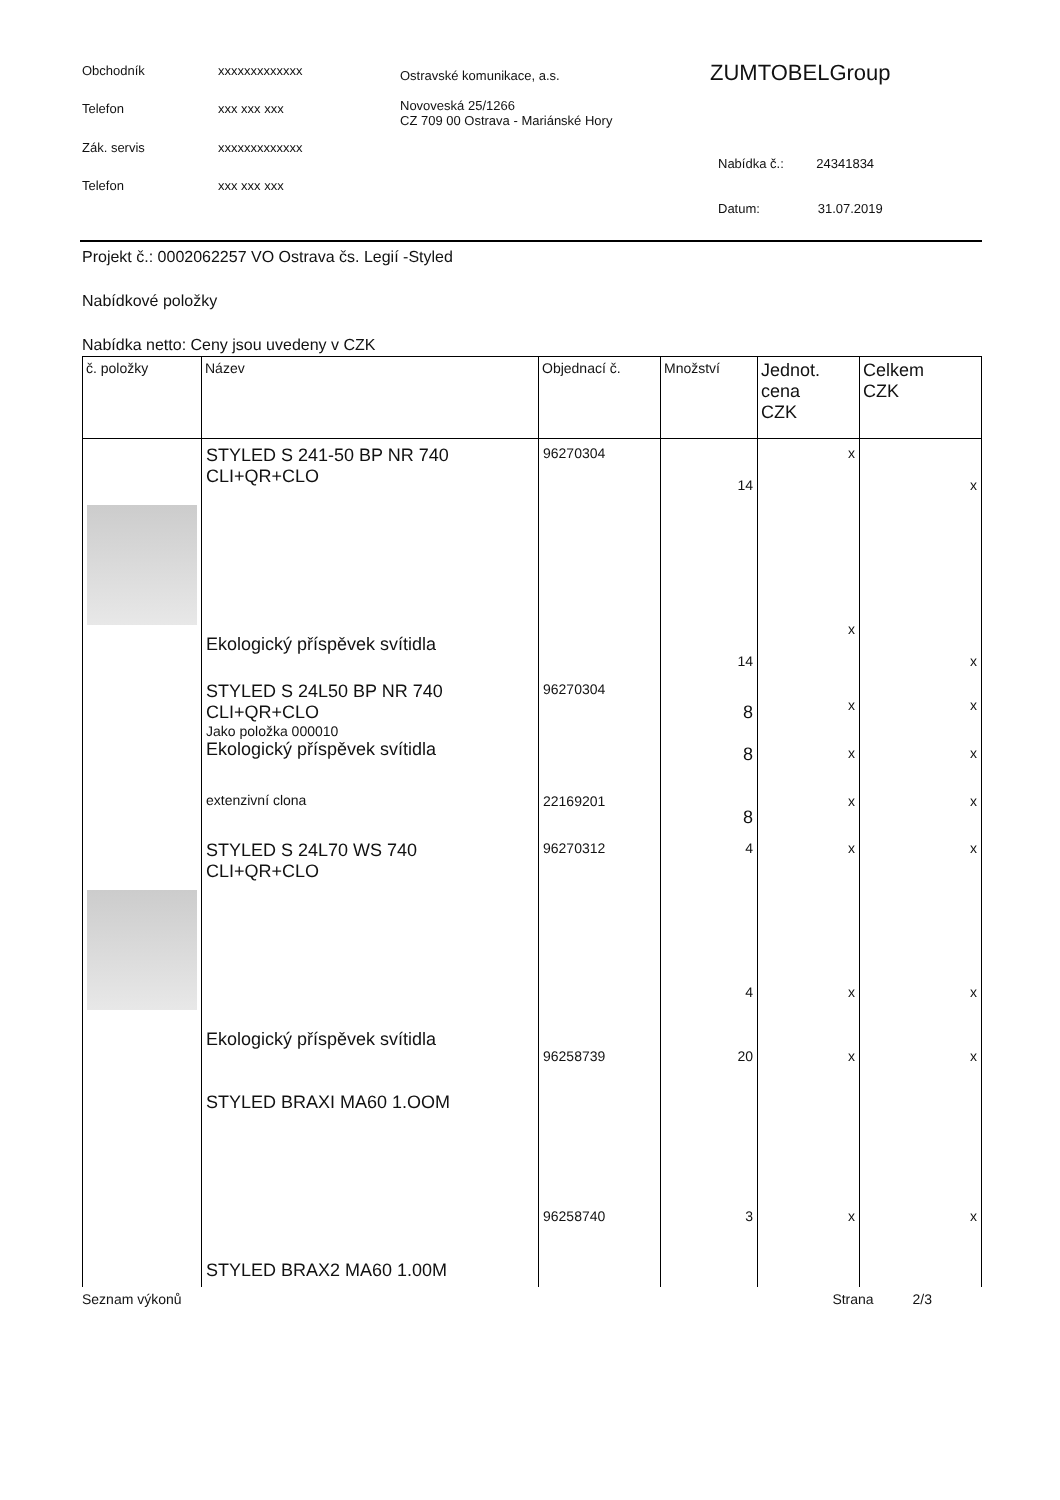| Obchodník | xxxxxxxxxxxxx |
| Telefon | xxx xxx xxx |
| Zák. servis | xxxxxxxxxxxxx |
| Telefon | xxx xxx xxx |
Ostravské komunikace, a.s.
Novoveská 25/1266
CZ 709 00 Ostrava - Mariánské Hory
ZUMTOBELGroup
Nabídka č.: 24341834
Datum: 31.07.2019
Projekt č.: 0002062257 VO Ostrava čs. Legií -Styled
Nabídkové položky
Nabídka netto: Ceny jsou uvedeny v CZK
| č. položky | Název | Objednací č. | Množství | Jednot. cena CZK | Celkem CZK |
| --- | --- | --- | --- | --- | --- |
| | STYLED S 241-50 BP NR 740 CLI+QR+CLO Ekologický příspěvek svítidla | 96270304 | 14 14 | x x | x x |
| | STYLED S 24L50 BP NR 740 CLI+QR+CLO Jako položka 000010 Ekologický příspěvek svítidla extenzivní clona | 96270304 22169201 | 8 8 8 | x x x | x x x |
| | STYLED S 24L70 WS 740 CLI+QR+CLO Ekologický příspěvek svítidla STYLED BRAXI MA60 1.OOM STYLED BRAX2 MA60 1.00M | 96270312 96258739 96258740 | 4 4 20 3 | x x x x | x x x x |
Seznam výkonů Strana 2/3